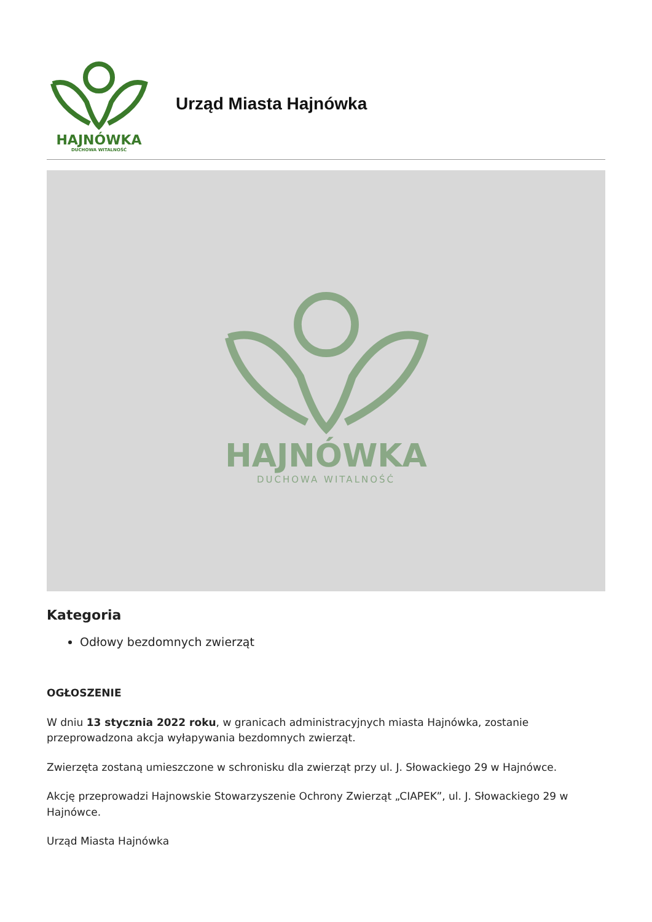HAJNÓWKA
DUCHOWA WITALNOŚĆ
Urząd Miasta Hajnówka
HAJNÓWKA
DUCHOWA WITALNOŚĆ
Kategoria
Odłowy bezdomnych zwierząt
OGŁOSZENIE
W dniu 13 stycznia 2022 roku, w granicach administracyjnych miasta Hajnówka, zostanie przeprowadzona akcja wyłapywania bezdomnych zwierząt.
Zwierzęta zostaną umieszczone w schronisku dla zwierząt przy ul. J. Słowackiego 29 w Hajnówce.
Akcję przeprowadzi Hajnowskie Stowarzyszenie Ochrony Zwierząt „CIAPEK”, ul. J. Słowackiego 29 w Hajnówce.
Urząd Miasta Hajnówka